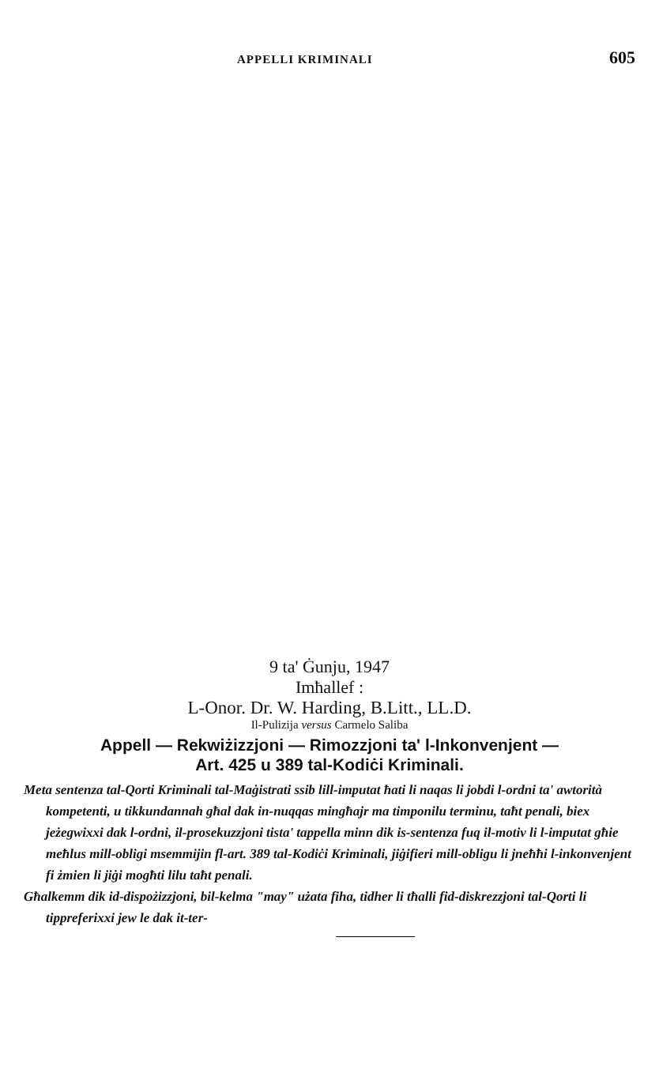APPELLI KRIMINALI 605
9 ta' Ġunju, 1947
Imħallef :
L-Onor. Dr. W. Harding, B.Litt., LL.D.
Il-Pulizija versus Carmelo Saliba
Appell — Rekwiżizzjoni — Rimozzjoni ta' l-Inkonvenjent —
Art. 425 u 389 tal-Kodiċi Kriminali.
Meta sentenza tal-Qorti Kriminali tal-Maġistrati ssib lill-imputat ħati li naqas li jobdi l-ordni ta' awtorità kompetenti, u tikkundannah għal dak in-nuqqas mingħajr ma timponilu terminu, taħt penali, biex jeżegwixxi dak l-ordni, il-prosekuzzjoni tista' tappella minn dik is-sentenza fuq il-motiv li l-imputat għie meħlus mill-obligi msemmijin fl-art. 389 tal-Kodiċi Kriminali, jiġifieri mill-obligu li jneħħi l-inkonvenjent fi żmien li jiġi mogħti lilu taħt penali.
Għalkemm dik id-dispożizzjoni, bil-kelma "may" użata fiha, tidher li tħalli fid-diskrezzjoni tal-Qorti li tippreferixxi jew le dak it-ter-